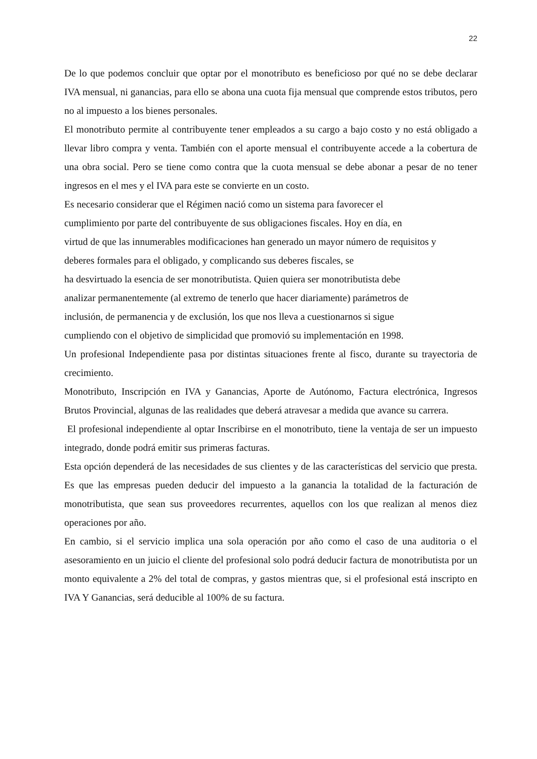22
De lo que podemos concluir que optar por el monotributo es beneficioso por qué no se debe declarar IVA mensual, ni ganancias, para ello se abona una cuota fija mensual que comprende estos tributos, pero no al impuesto a los bienes personales.
El monotributo permite al contribuyente tener empleados a su cargo a bajo costo y no está obligado a llevar libro compra y venta. También con el aporte mensual el contribuyente accede a la cobertura de una obra social. Pero se tiene como contra que la cuota mensual se debe abonar a pesar de no tener ingresos en el mes y el IVA para este se convierte en un costo.
Es necesario considerar que el Régimen nació como un sistema para favorecer el
cumplimiento por parte del contribuyente de sus obligaciones fiscales. Hoy en día, en
virtud de que las innumerables modificaciones han generado un mayor número de requisitos y
deberes formales para el obligado, y complicando sus deberes fiscales, se
ha desvirtuado la esencia de ser monotributista. Quien quiera ser monotributista debe
analizar permanentemente (al extremo de tenerlo que hacer diariamente) parámetros de
inclusión, de permanencia y de exclusión, los que nos lleva a cuestionarnos si sigue
cumpliendo con el objetivo de simplicidad que promovió su implementación en 1998.
Un profesional Independiente pasa por distintas situaciones frente al fisco, durante su trayectoria de crecimiento.
Monotributo, Inscripción en IVA y Ganancias, Aporte de Autónomo, Factura electrónica, Ingresos Brutos Provincial, algunas de las realidades que deberá atravesar a medida que avance su carrera.
El profesional independiente al optar Inscribirse en el monotributo, tiene la ventaja de ser un impuesto integrado, donde podrá emitir sus primeras facturas.
Esta opción dependerá de las necesidades de sus clientes y de las características del servicio que presta. Es que las empresas pueden deducir del impuesto a la ganancia la totalidad de la facturación de monotributista, que sean sus proveedores recurrentes, aquellos con los que realizan al menos diez operaciones por año.
En cambio, si el servicio implica una sola operación por año como el caso de una auditoria o el asesoramiento en un juicio el cliente del profesional solo podrá deducir factura de monotributista por un monto equivalente a 2% del total de compras, y gastos mientras que, si el profesional está inscripto en IVA Y Ganancias, será deducible al 100% de su factura.